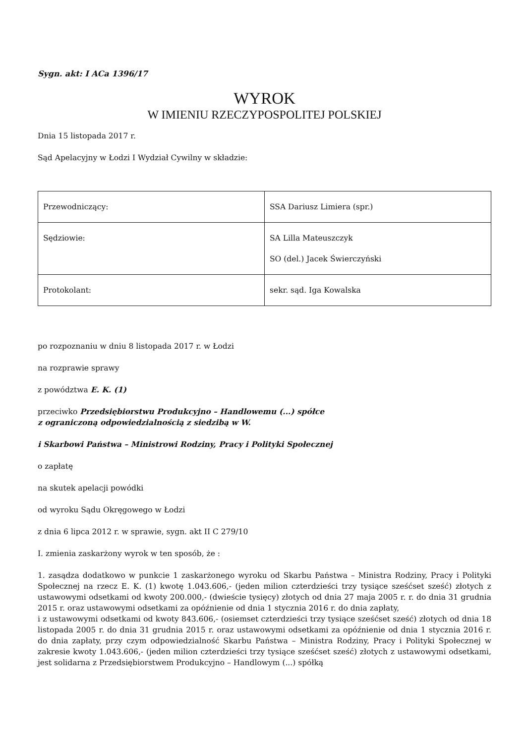Sygn. akt: I ACa 1396/17
WYROK
W IMIENIU RZECZYPOSPOLITEJ POLSKIEJ
Dnia 15 listopada 2017 r.
Sąd Apelacyjny w Łodzi I Wydział Cywilny w składzie:
| Przewodniczący: | SSA Dariusz Limiera (spr.) |
| Sędziowie: | SA Lilla Mateuszczyk SO (del.) Jacek Świerczyński |
| Protokolant: | sekr. sąd. Iga Kowalska |
po rozpoznaniu w dniu 8 listopada 2017 r. w Łodzi
na rozprawie sprawy
z powództwa E. K. (1)
przeciwko Przedsiębiorstwu Produkcyjno – Handlowemu (...) spółce
z ograniczoną odpowiedzialnością z siedzibą w W.
i Skarbowi Państwa – Ministrowi Rodziny, Pracy i Polityki Społecznej
o zapłatę
na skutek apelacji powódki
od wyroku Sądu Okręgowego w Łodzi
z dnia 6 lipca 2012 r. w sprawie, sygn. akt II C 279/10
I. zmienia zaskarżony wyrok w ten sposób, że :
1. zasądza dodatkowo w punkcie 1 zaskarżonego wyroku od Skarbu Państwa – Ministra Rodziny, Pracy i Polityki Społecznej na rzecz E. K. (1) kwotę 1.043.606,- (jeden milion czterdzieści trzy tysiące sześćset sześć) złotych z ustawowymi odsetkami od kwoty 200.000,- (dwieście tysięcy) złotych od dnia 27 maja 2005 r. r. do dnia 31 grudnia 2015 r. oraz ustawowymi odsetkami za opóźnienie od dnia 1 stycznia 2016 r. do dnia zapłaty,
i z ustawowymi odsetkami od kwoty 843.606,- (osiemset czterdzieści trzy tysiące sześćset sześć) złotych od dnia 18 listopada 2005 r. do dnia 31 grudnia 2015 r. oraz ustawowymi odsetkami za opóźnienie od dnia 1 stycznia 2016 r. do dnia zapłaty, przy czym odpowiedzialność Skarbu Państwa – Ministra Rodziny, Pracy i Polityki Społecznej w zakresie kwoty 1.043.606,- (jeden milion czterdzieści trzy tysiące sześćset sześć) złotych z ustawowymi odsetkami, jest solidarna z Przedsiębiorstwem Produkcyjno – Handlowym (...) spółką